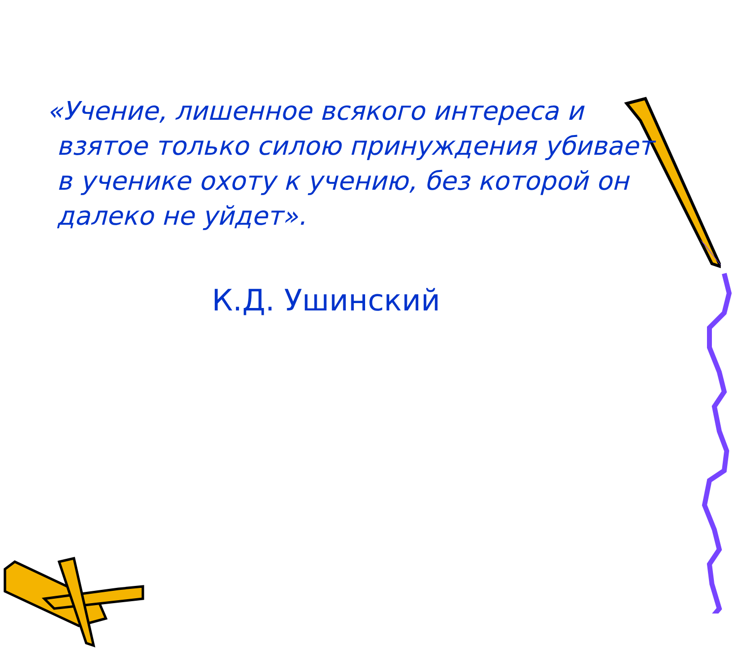«Учение, лишенное всякого интереса и взятое только силою принуждения убивает в ученике охоту к учению, без которой он далеко не уйдет».
К.Д. Ушинский